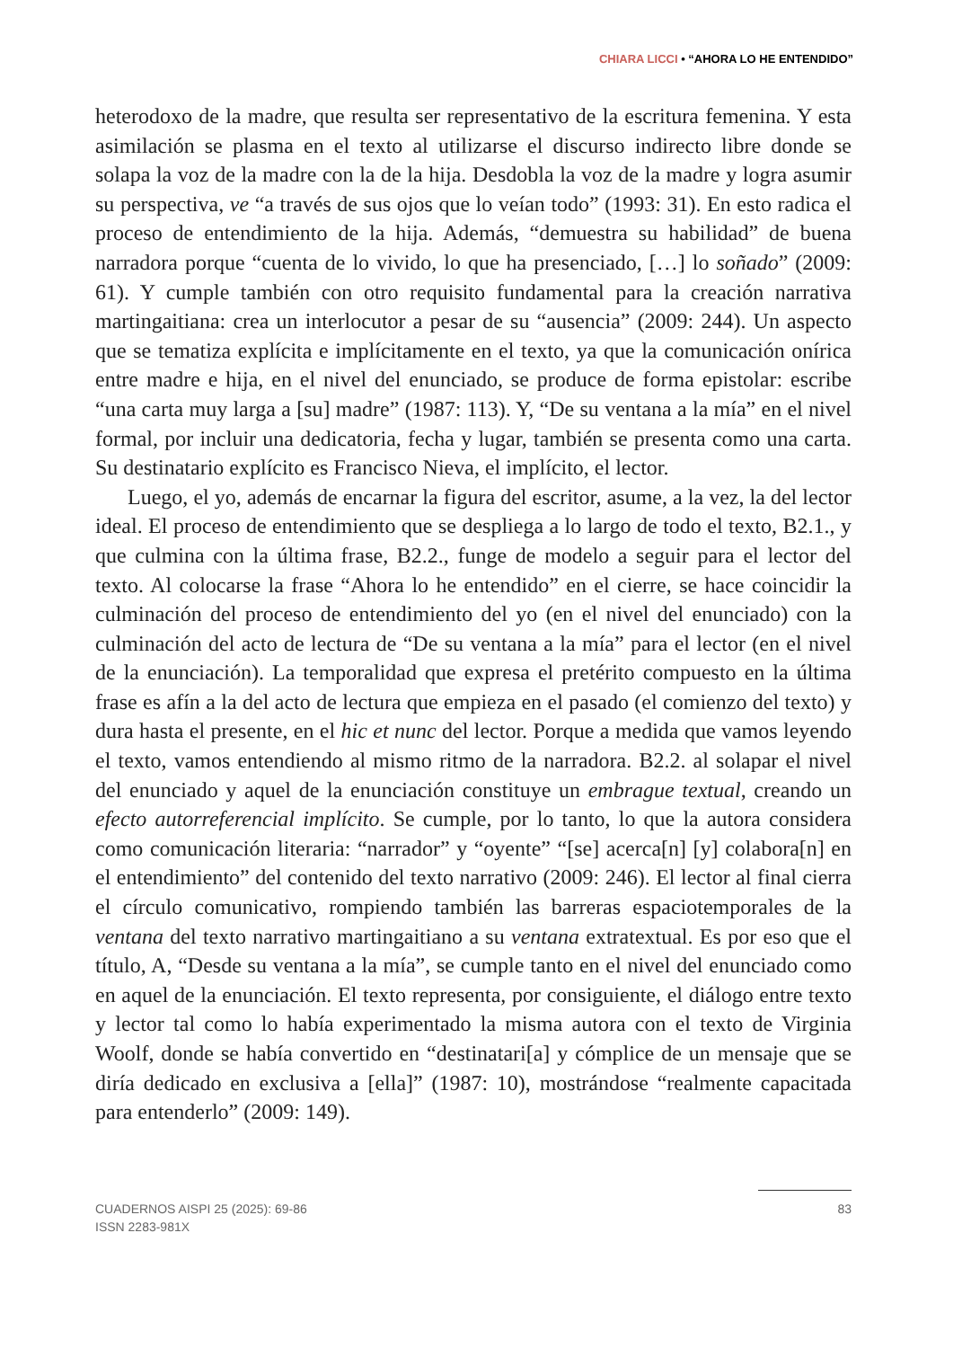CHIARA LICCI • “AHORA LO HE ENTENDIDO”
heterodoxo de la madre, que resulta ser representativo de la escritura femenina. Y esta asimilación se plasma en el texto al utilizarse el discurso indirecto libre donde se solapa la voz de la madre con la de la hija. Desdobla la voz de la madre y logra asumir su perspectiva, ve “a través de sus ojos que lo veían todo” (1993: 31). En esto radica el proceso de entendimiento de la hija. Además, “demuestra su habilidad” de buena narradora porque “cuenta de lo vivido, lo que ha presenciado, […] lo soñado” (2009: 61). Y cumple también con otro requisito fundamental para la creación narrativa martingaitiana: crea un interlocutor a pesar de su “ausencia” (2009: 244). Un aspecto que se tematiza explícita e implícitamente en el texto, ya que la comunicación onírica entre madre e hija, en el nivel del enunciado, se produce de forma epistolar: escribe “una carta muy larga a [su] madre” (1987: 113). Y, “De su ventana a la mía” en el nivel formal, por incluir una dedicatoria, fecha y lugar, también se presenta como una carta. Su destinatario explícito es Francisco Nieva, el implícito, el lector.
Luego, el yo, además de encarnar la figura del escritor, asume, a la vez, la del lector ideal. El proceso de entendimiento que se despliega a lo largo de todo el texto, B2.1., y que culmina con la última frase, B2.2., funge de modelo a seguir para el lector del texto. Al colocarse la frase “Ahora lo he entendido” en el cierre, se hace coincidir la culminación del proceso de entendimiento del yo (en el nivel del enunciado) con la culminación del acto de lectura de “De su ventana a la mía” para el lector (en el nivel de la enunciación). La temporalidad que expresa el pretérito compuesto en la última frase es afín a la del acto de lectura que empieza en el pasado (el comienzo del texto) y dura hasta el presente, en el hic et nunc del lector. Porque a medida que vamos leyendo el texto, vamos entendiendo al mismo ritmo de la narradora. B2.2. al solapar el nivel del enunciado y aquel de la enunciación constituye un embrague textual, creando un efecto autorreferencial implícito. Se cumple, por lo tanto, lo que la autora considera como comunicación literaria: “narrador” y “oyente” “[se] acerca[n] [y] colabora[n] en el entendimiento” del contenido del texto narrativo (2009: 246). El lector al final cierra el círculo comunicativo, rompiendo también las barreras espaciotemporales de la ventana del texto narrativo martingaitiano a su ventana extratextual. Es por eso que el título, A, “Desde su ventana a la mía”, se cumple tanto en el nivel del enunciado como en aquel de la enunciación. El texto representa, por consiguiente, el diálogo entre texto y lector tal como lo había experimentado la misma autora con el texto de Virginia Woolf, donde se había convertido en “destinatari[a] y cómplice de un mensaje que se diría dedicado en exclusiva a [ella]” (1987: 10), mostrándose “realmente capacitada para entenderlo” (2009: 149).
CUADERNOS AISPI 25 (2025): 69-86
ISSN 2283-981X
83